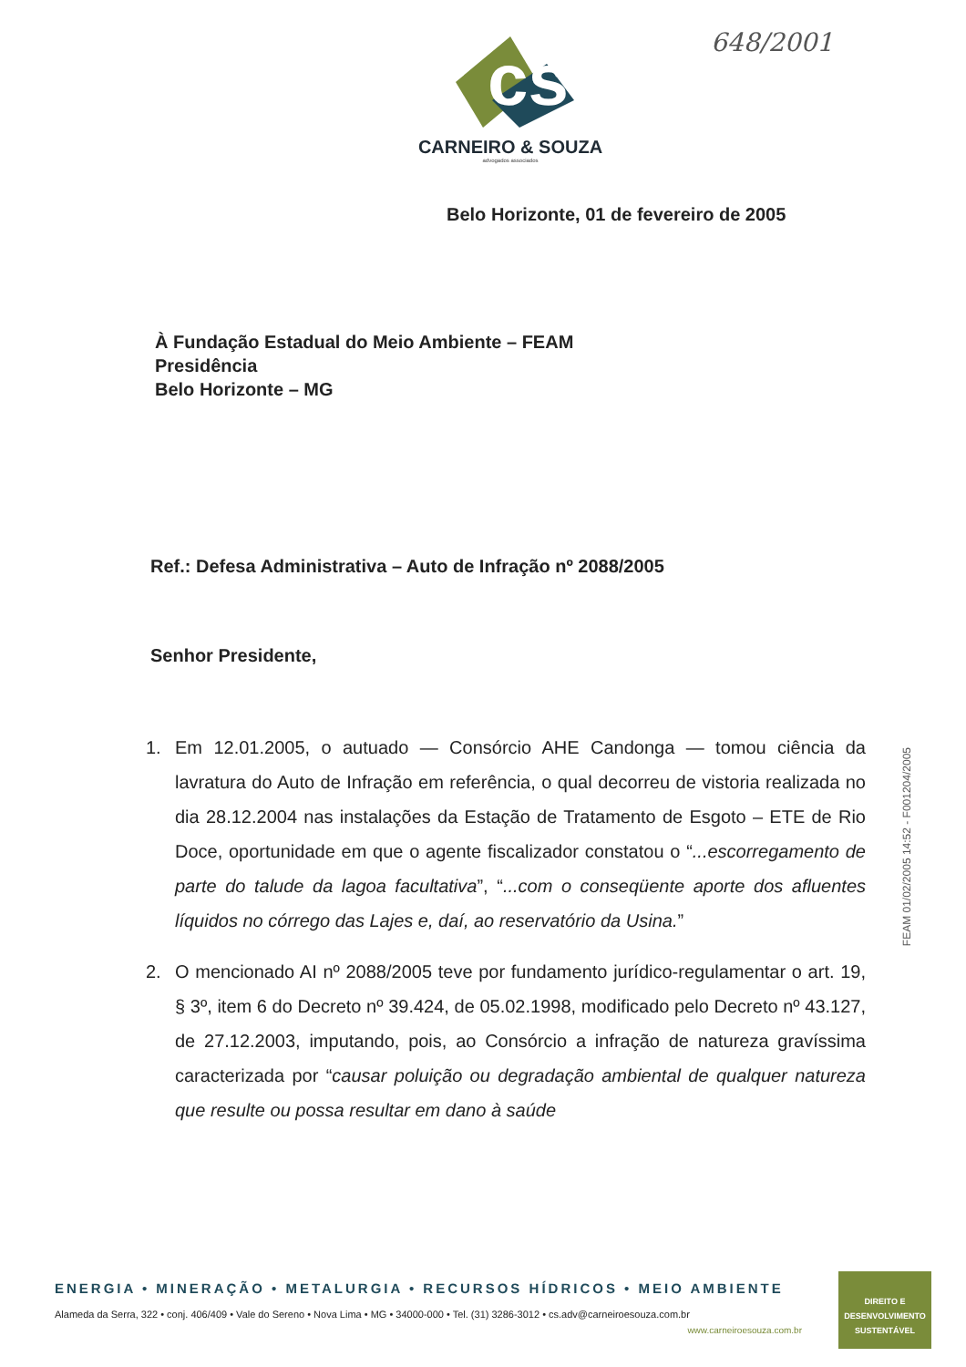648/2001
cs
CARNEIRO & SOUZA
advogados associados
Belo Horizonte, 01 de fevereiro de 2005
À Fundação Estadual do Meio Ambiente – FEAM
Presidência
Belo Horizonte – MG
Ref.: Defesa Administrativa – Auto de Infração nº 2088/2005
Senhor Presidente,
1. Em 12.01.2005, o autuado — Consórcio AHE Candonga — tomou ciência da lavratura do Auto de Infração em referência, o qual decorreu de vistoria realizada no dia 28.12.2004 nas instalações da Estação de Tratamento de Esgoto – ETE de Rio Doce, oportunidade em que o agente fiscalizador constatou o “...escorregamento de parte do talude da lagoa facultativa”, “...com o conseqüente aporte dos afluentes líquidos no córrego das Lajes e, daí, ao reservatório da Usina.”
2. O mencionado AI nº 2088/2005 teve por fundamento jurídico-regulamentar o art. 19, § 3º, item 6 do Decreto nº 39.424, de 05.02.1998, modificado pelo Decreto nº 43.127, de 27.12.2003, imputando, pois, ao Consórcio a infração de natureza gravíssima caracterizada por “causar poluição ou degradação ambiental de qualquer natureza que resulte ou possa resultar em dano à saúde
FEAM 01/02/2005 14:52 - F001204/2005
ENERGIA • MINERAÇÃO • METALURGIA • RECURSOS HÍDRICOS • MEIO AMBIENTE
Alameda da Serra, 322 • conj. 406/409 • Vale do Sereno • Nova Lima • MG • 34000-000 • Tel. (31) 3286-3012 • cs.adv@carneiroesouza.com.br
www.carneiroesouza.com.br
DIREITO E
DESENVOLVIMENTO
SUSTENTÁVEL